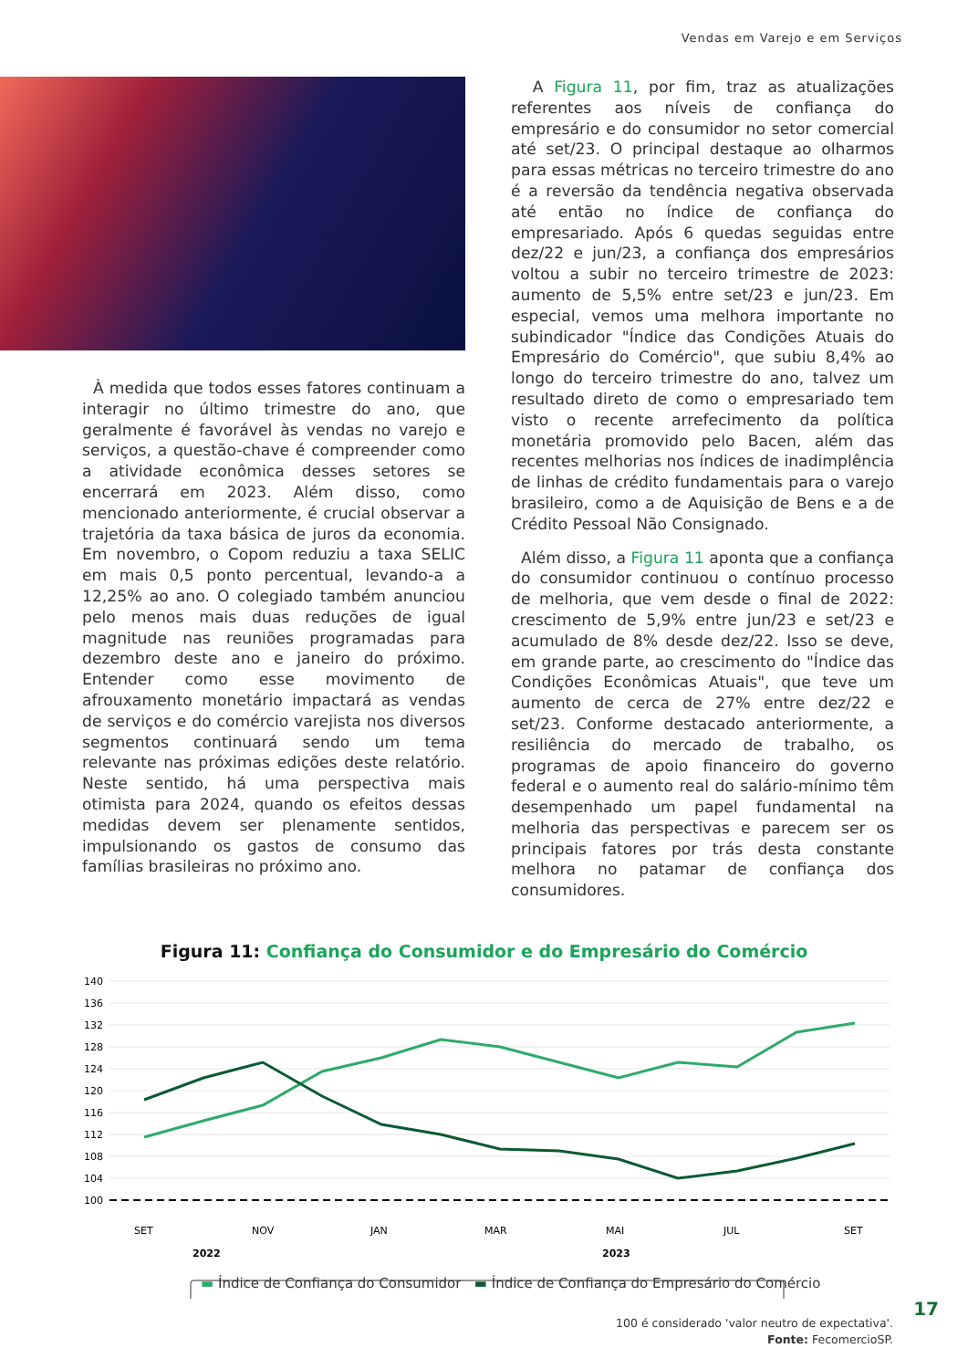Vendas em Varejo e em Serviços
À medida que todos esses fatores continuam a interagir no último trimestre do ano, que geralmente é favorável às vendas no varejo e serviços, a questão-chave é compreender como a atividade econômica desses setores se encerrará em 2023. Além disso, como mencionado anteriormente, é crucial observar a trajetória da taxa básica de juros da economia. Em novembro, o Copom reduziu a taxa SELIC em mais 0,5 ponto percentual, levando-a a 12,25% ao ano. O colegiado também anunciou pelo menos mais duas reduções de igual magnitude nas reuniões programadas para dezembro deste ano e janeiro do próximo. Entender como esse movimento de afrouxamento monetário impactará as vendas de serviços e do comércio varejista nos diversos segmentos continuará sendo um tema relevante nas próximas edições deste relatório. Neste sentido, há uma perspectiva mais otimista para 2024, quando os efeitos dessas medidas devem ser plenamente sentidos, impulsionando os gastos de consumo das famílias brasileiras no próximo ano.
A Figura 11, por fim, traz as atualizações referentes aos níveis de confiança do empresário e do consumidor no setor comercial até set/23. O principal destaque ao olharmos para essas métricas no terceiro trimestre do ano é a reversão da tendência negativa observada até então no índice de confiança do empresariado. Após 6 quedas seguidas entre dez/22 e jun/23, a confiança dos empresários voltou a subir no terceiro trimestre de 2023: aumento de 5,5% entre set/23 e jun/23. Em especial, vemos uma melhora importante no subindicador "Índice das Condições Atuais do Empresário do Comércio", que subiu 8,4% ao longo do terceiro trimestre do ano, talvez um resultado direto de como o empresariado tem visto o recente arrefecimento da política monetária promovido pelo Bacen, além das recentes melhorias nos índices de inadimplência de linhas de crédito fundamentais para o varejo brasileiro, como a de Aquisição de Bens e a de Crédito Pessoal Não Consignado.
Além disso, a Figura 11 aponta que a confiança do consumidor continuou o contínuo processo de melhoria, que vem desde o final de 2022: crescimento de 5,9% entre jun/23 e set/23 e acumulado de 8% desde dez/22. Isso se deve, em grande parte, ao crescimento do "Índice das Condições Econômicas Atuais", que teve um aumento de cerca de 27% entre dez/22 e set/23. Conforme destacado anteriormente, a resiliência do mercado de trabalho, os programas de apoio financeiro do governo federal e o aumento real do salário-mínimo têm desempenhado um papel fundamental na melhoria das perspectivas e parecem ser os principais fatores por trás desta constante melhora no patamar de confiança dos consumidores.
Figura 11: Confiança do Consumidor e do Empresário do Comércio
140
136
132
128
124
120
116
112
108
104
100
SET
NOV
JAN
MAR
MAI
JUL
SET
2022
2023
▬ Índice de Confiança do Consumidor ▬ Índice de Confiança do Empresário do Comércio
100 é considerado 'valor neutro de expectativa'.
Fonte: FecomercioSP.
17